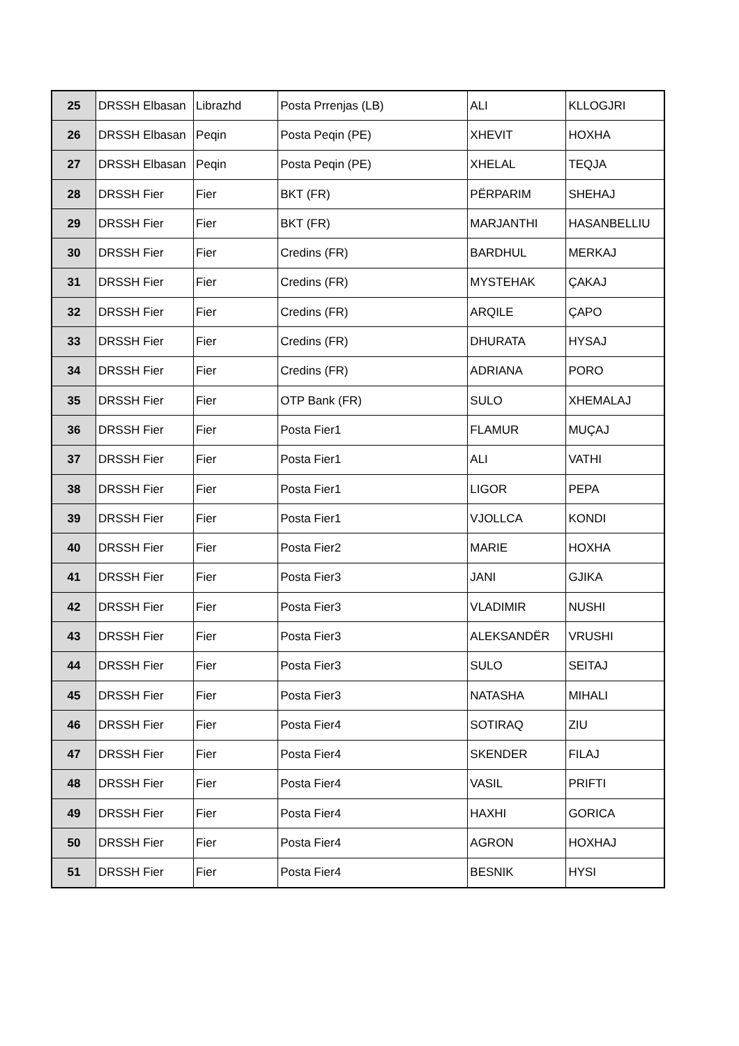| 25 | DRSSH Elbasan | Librazhd | Posta Prrenjas (LB) | ALI | KLLOGJRI |
| 26 | DRSSH Elbasan | Peqin | Posta Peqin (PE) | XHEVIT | HOXHA |
| 27 | DRSSH Elbasan | Peqin | Posta Peqin (PE) | XHELAL | TEQJA |
| 28 | DRSSH Fier | Fier | BKT (FR) | PËRPARIM | SHEHAJ |
| 29 | DRSSH Fier | Fier | BKT (FR) | MARJANTHI | HASANBELLIU |
| 30 | DRSSH Fier | Fier | Credins (FR) | BARDHUL | MERKAJ |
| 31 | DRSSH Fier | Fier | Credins (FR) | MYSTEHAK | ÇAKAJ |
| 32 | DRSSH Fier | Fier | Credins (FR) | ARQILE | ÇAPO |
| 33 | DRSSH Fier | Fier | Credins (FR) | DHURATA | HYSAJ |
| 34 | DRSSH Fier | Fier | Credins (FR) | ADRIANA | PORO |
| 35 | DRSSH Fier | Fier | OTP Bank (FR) | SULO | XHEMALAJ |
| 36 | DRSSH Fier | Fier | Posta Fier1 | FLAMUR | MUÇAJ |
| 37 | DRSSH Fier | Fier | Posta Fier1 | ALI | VATHI |
| 38 | DRSSH Fier | Fier | Posta Fier1 | LIGOR | PEPA |
| 39 | DRSSH Fier | Fier | Posta Fier1 | VJOLLCA | KONDI |
| 40 | DRSSH Fier | Fier | Posta Fier2 | MARIE | HOXHA |
| 41 | DRSSH Fier | Fier | Posta Fier3 | JANI | GJIKA |
| 42 | DRSSH Fier | Fier | Posta Fier3 | VLADIMIR | NUSHI |
| 43 | DRSSH Fier | Fier | Posta Fier3 | ALEKSANDËR | VRUSHI |
| 44 | DRSSH Fier | Fier | Posta Fier3 | SULO | SEITAJ |
| 45 | DRSSH Fier | Fier | Posta Fier3 | NATASHA | MIHALI |
| 46 | DRSSH Fier | Fier | Posta Fier4 | SOTIRAQ | ZIU |
| 47 | DRSSH Fier | Fier | Posta Fier4 | SKENDER | FILAJ |
| 48 | DRSSH Fier | Fier | Posta Fier4 | VASIL | PRIFTI |
| 49 | DRSSH Fier | Fier | Posta Fier4 | HAXHI | GORICA |
| 50 | DRSSH Fier | Fier | Posta Fier4 | AGRON | HOXHAJ |
| 51 | DRSSH Fier | Fier | Posta Fier4 | BESNIK | HYSI |